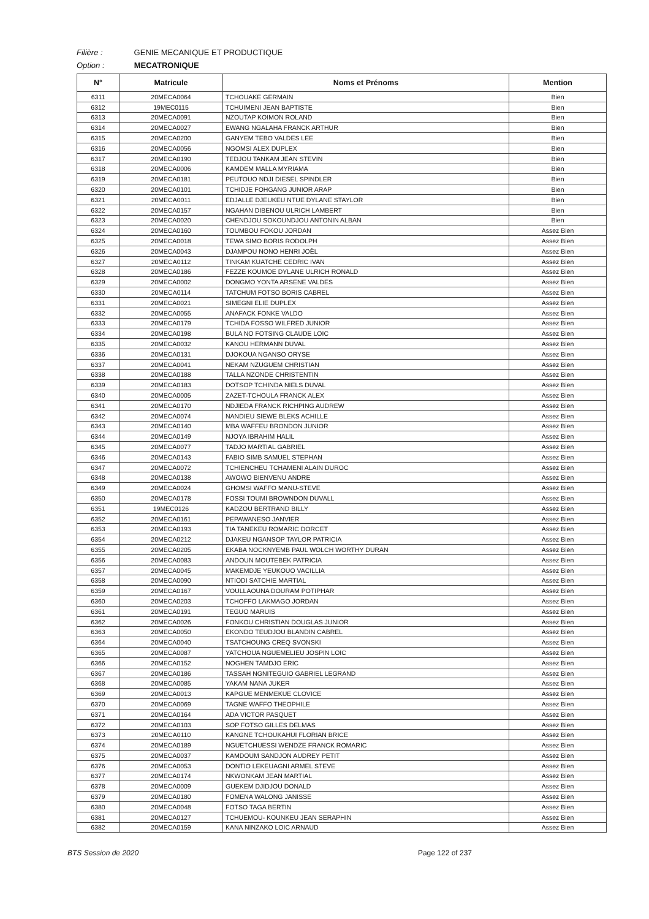Filière : GENIE MECANIQUE ET PRODUCTIQUE
Option : MECATRONIQUE
| N° | Matricule | Noms et Prénoms | Mention |
| --- | --- | --- | --- |
| 6311 | 20MECA0064 | TCHOUAKE GERMAIN | Bien |
| 6312 | 19MEC0115 | TCHUIMENI JEAN BAPTISTE | Bien |
| 6313 | 20MECA0091 | NZOUTAP KOIMON ROLAND | Bien |
| 6314 | 20MECA0027 | EWANG NGALAHA FRANCK ARTHUR | Bien |
| 6315 | 20MECA0200 | GANYEM TEBO VALDES LEE | Bien |
| 6316 | 20MECA0056 | NGOMSI ALEX DUPLEX | Bien |
| 6317 | 20MECA0190 | TEDJOU TANKAM JEAN STEVIN | Bien |
| 6318 | 20MECA0006 | KAMDEM MALLA MYRIAMA | Bien |
| 6319 | 20MECA0181 | PEUTOUO NDJI DIESEL SPINDLER | Bien |
| 6320 | 20MECA0101 | TCHIDJE FOHGANG JUNIOR ARAP | Bien |
| 6321 | 20MECA0011 | EDJALLE DJEUKEU NTUE DYLANE STAYLOR | Bien |
| 6322 | 20MECA0157 | NGAHAN DIBENOU ULRICH LAMBERT | Bien |
| 6323 | 20MECA0020 | CHENDJOU SOKOUNDJOU ANTONIN ALBAN | Bien |
| 6324 | 20MECA0160 | TOUMBOU FOKOU JORDAN | Assez Bien |
| 6325 | 20MECA0018 | TEWA SIMO BORIS RODOLPH | Assez Bien |
| 6326 | 20MECA0043 | DJAMPOU NONO HENRI JOËL | Assez Bien |
| 6327 | 20MECA0112 | TINKAM KUATCHE CEDRIC IVAN | Assez Bien |
| 6328 | 20MECA0186 | FEZZE KOUMOE DYLANE ULRICH RONALD | Assez Bien |
| 6329 | 20MECA0002 | DONGMO YONTA ARSENE VALDES | Assez Bien |
| 6330 | 20MECA0114 | TATCHUM FOTSO BORIS CABREL | Assez Bien |
| 6331 | 20MECA0021 | SIMEGNI ELIE DUPLEX | Assez Bien |
| 6332 | 20MECA0055 | ANAFACK FONKE VALDO | Assez Bien |
| 6333 | 20MECA0179 | TCHIDA FOSSO WILFRED JUNIOR | Assez Bien |
| 6334 | 20MECA0198 | BULA NO FOTSING CLAUDE LOIC | Assez Bien |
| 6335 | 20MECA0032 | KANOU HERMANN DUVAL | Assez Bien |
| 6336 | 20MECA0131 | DJOKOUA NGANSO ORYSE | Assez Bien |
| 6337 | 20MECA0041 | NEKAM NZUGUEM CHRISTIAN | Assez Bien |
| 6338 | 20MECA0188 | TALLA NZONDE CHRISTENTIN | Assez Bien |
| 6339 | 20MECA0183 | DOTSOP TCHINDA NIELS DUVAL | Assez Bien |
| 6340 | 20MECA0005 | ZAZET-TCHOULA FRANCK ALEX | Assez Bien |
| 6341 | 20MECA0170 | NDJIEDA FRANCK RICHPING AUDREW | Assez Bien |
| 6342 | 20MECA0074 | NANDIEU SIEWE BLEKS ACHILLE | Assez Bien |
| 6343 | 20MECA0140 | MBA WAFFEU BRONDON JUNIOR | Assez Bien |
| 6344 | 20MECA0149 | NJOYA IBRAHIM HALIL | Assez Bien |
| 6345 | 20MECA0077 | TADJO MARTIAL GABRIEL | Assez Bien |
| 6346 | 20MECA0143 | FABIO SIMB SAMUEL STEPHAN | Assez Bien |
| 6347 | 20MECA0072 | TCHIENCHEU TCHAMENI ALAIN DUROC | Assez Bien |
| 6348 | 20MECA0138 | AWOWO BIENVENU ANDRE | Assez Bien |
| 6349 | 20MECA0024 | GHOMSI WAFFO MANU-STEVE | Assez Bien |
| 6350 | 20MECA0178 | FOSSI TOUMI BROWNDON DUVALL | Assez Bien |
| 6351 | 19MEC0126 | KADZOU BERTRAND BILLY | Assez Bien |
| 6352 | 20MECA0161 | PEPAWANESO JANVIER | Assez Bien |
| 6353 | 20MECA0193 | TIA TANEKEU ROMARIC DORCET | Assez Bien |
| 6354 | 20MECA0212 | DJAKEU NGANSOP TAYLOR PATRICIA | Assez Bien |
| 6355 | 20MECA0205 | EKABA NOCKNYEMB PAUL WOLCH WORTHY DURAN | Assez Bien |
| 6356 | 20MECA0083 | ANDOUN MOUTEBEK PATRICIA | Assez Bien |
| 6357 | 20MECA0045 | MAKEMDJE YEUKOUO VACILLIA | Assez Bien |
| 6358 | 20MECA0090 | NTIODI SATCHIE MARTIAL | Assez Bien |
| 6359 | 20MECA0167 | VOULLAOUNA DOURAM POTIPHAR | Assez Bien |
| 6360 | 20MECA0203 | TCHOFFO LAKMAGO JORDAN | Assez Bien |
| 6361 | 20MECA0191 | TEGUO MARUIS | Assez Bien |
| 6362 | 20MECA0026 | FONKOU CHRISTIAN DOUGLAS JUNIOR | Assez Bien |
| 6363 | 20MECA0050 | EKONDO TEUDJOU BLANDIN CABREL | Assez Bien |
| 6364 | 20MECA0040 | TSATCHOUNG CREQ SVONSKI | Assez Bien |
| 6365 | 20MECA0087 | YATCHOUA NGUEMELIEU JOSPIN LOIC | Assez Bien |
| 6366 | 20MECA0152 | NOGHEN TAMDJO ERIC | Assez Bien |
| 6367 | 20MECA0186 | TASSAH NGNITEGUIO GABRIEL LEGRAND | Assez Bien |
| 6368 | 20MECA0085 | YAKAM NANA JUKER | Assez Bien |
| 6369 | 20MECA0013 | KAPGUE MENMEKUE CLOVICE | Assez Bien |
| 6370 | 20MECA0069 | TAGNE WAFFO THEOPHILE | Assez Bien |
| 6371 | 20MECA0164 | ADA VICTOR PASQUET | Assez Bien |
| 6372 | 20MECA0103 | SOP FOTSO GILLES DELMAS | Assez Bien |
| 6373 | 20MECA0110 | KANGNE TCHOUKAHUI FLORIAN BRICE | Assez Bien |
| 6374 | 20MECA0189 | NGUETCHUESSI WENDZE FRANCK ROMARIC | Assez Bien |
| 6375 | 20MECA0037 | KAMDOUM SANDJON AUDREY PETIT | Assez Bien |
| 6376 | 20MECA0053 | DONTIO LEKEUAGNI ARMEL STEVE | Assez Bien |
| 6377 | 20MECA0174 | NKWONKAM JEAN MARTIAL | Assez Bien |
| 6378 | 20MECA0009 | GUEKEM DJIDJOU DONALD | Assez Bien |
| 6379 | 20MECA0180 | FOMENA WALONG JANISSE | Assez Bien |
| 6380 | 20MECA0048 | FOTSO TAGA BERTIN | Assez Bien |
| 6381 | 20MECA0127 | TCHUEMOU- KOUNKEU JEAN SERAPHIN | Assez Bien |
| 6382 | 20MECA0159 | KANA NINZAKO LOIC ARNAUD | Assez Bien |
BTS Session de 2020 Page 122 of 237